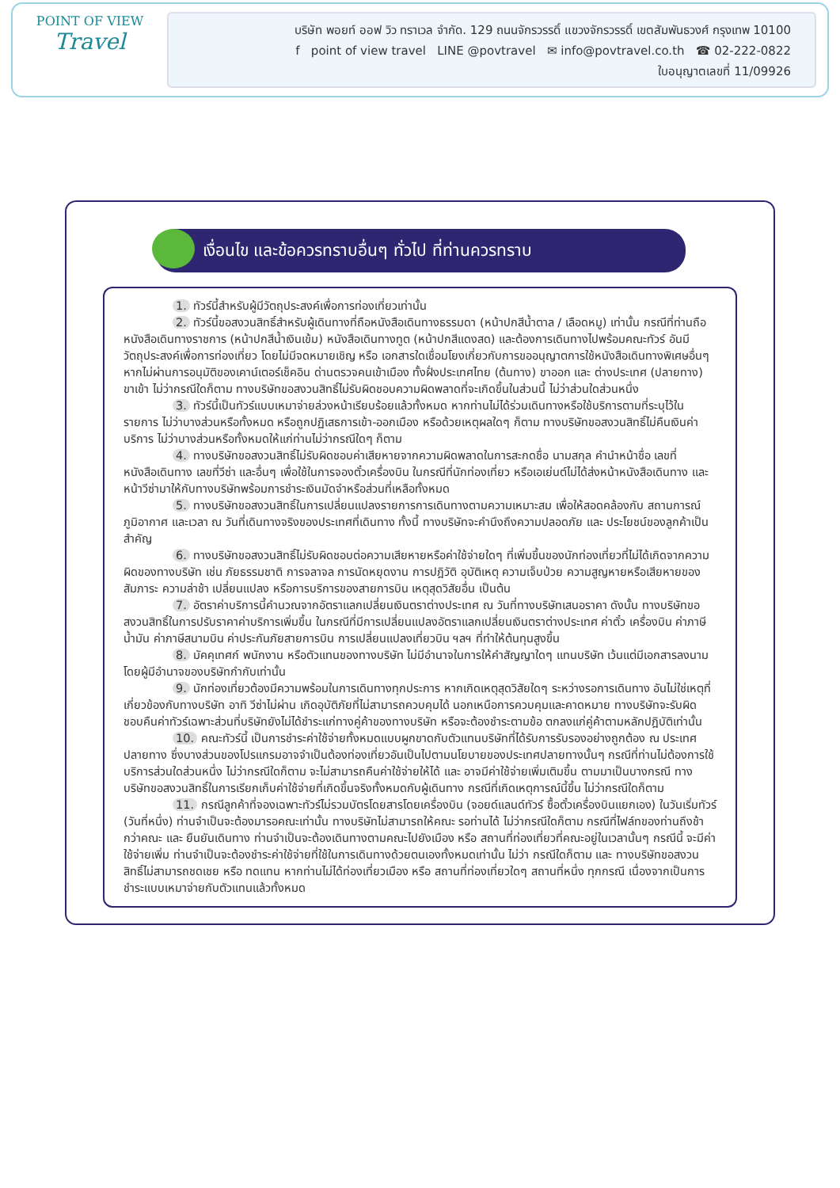POINT OF VIEW
Travel
บริษัท พอยท์ ออฟ วิว ทราเวล จำกัด. 129 ถนนจักรวรรดิ์ แขวงจักรวรรดิ์ เขตสัมพันธวงศ์ กรุงเทพ 10100
f point of view travel LINE @povtravel ✉ info@povtravel.co.th ☎ 02-222-0822
ใบอนุญาตเลขที่ 11/09926
เงื่อนไข และข้อควรทราบอื่นๆ ทั่วไป ที่ท่านควรทราบ
1. ทัวร์นี้สำหรับผู้มีวัตถุประสงค์เพื่อการท่องเที่ยวเท่านั้น
2. ทัวร์นี้ขอสงวนสิทธิ์สำหรับผู้เดินทางที่ถือหนังสือเดินทางธรรมดา (หน้าปกสีน้ำตาล / เลือดหมู) เท่านั้น กรณีที่ท่านถือหนังสือเดินทางราชการ (หน้าปกสีน้ำเงินเข้ม) หนังสือเดินทางทูต (หน้าปกสีแดงสด) และต้องการเดินทางไปพร้อมคณะทัวร์ อันมีวัตถุประสงค์เพื่อการท่องเที่ยว โดยไม่มีจดหมายเชิญ หรือ เอกสารใดเชื่อมโยงเกี่ยวกับการขออนุญาตการใช้หนังสือเดินทางพิเศษอื่นๆ หากไม่ผ่านการอนุมัติของเคาน์เตอร์เช็คอิน ด่านตรวจคนเข้าเมือง ทั้งฝั่งประเทศไทย (ต้นทาง) ขาออก และ ต่างประเทศ (ปลายทาง) ขาเข้า ไม่ว่ากรณีใดก็ตาม ทางบริษัทขอสงวนสิทธิ์ไม่รับผิดชอบความผิดพลาดที่จะเกิดขึ้นในส่วนนี้ ไม่ว่าส่วนใดส่วนหนึ่ง
3. ทัวร์นี้เป็นทัวร์แบบเหมาจ่ายล่วงหน้าเรียบร้อยแล้วทั้งหมด หากท่านไม่ได้ร่วมเดินทางหรือใช้บริการตามที่ระบุไว้ในรายการ ไม่ว่าบางส่วนหรือทั้งหมด หรือถูกปฏิเสธการเข้า-ออกเมือง หรือด้วยเหตุผลใดๆ ก็ตาม ทางบริษัทขอสงวนสิทธิ์ไม่คืนเงินค่าบริการ ไม่ว่าบางส่วนหรือทั้งหมดให้แก่ท่านไม่ว่ากรณีใดๆ ก็ตาม
4. ทางบริษัทขอสงวนสิทธิ์ไม่รับผิดชอบค่าเสียหายจากความผิดพลาดในการสะกดชื่อ นามสกุล คำนำหน้าชื่อ เลขที่หนังสือเดินทาง เลขที่วีซ่า และอื่นๆ เพื่อใช้ในการจองตั๋วเครื่องบิน ในกรณีที่นักท่องเที่ยว หรือเอเย่นต์ไม่ได้ส่งหน้าหนังสือเดินทาง และ หน้าวีซ่ามาให้กับทางบริษัทพร้อมการชำระเงินมัดจำหรือส่วนที่เหลือทั้งหมด
5. ทางบริษัทขอสงวนสิทธิ์ในการเปลี่ยนแปลงรายการการเดินทางตามความเหมาะสม เพื่อให้สอดคล้องกับ สถานการณ์ ภูมิอากาศ และเวลา ณ วันที่เดินทางจริงของประเทศที่เดินทาง ทั้งนี้ ทางบริษัทจะคำนึงถึงความปลอดภัย และ ประโยชน์ของลูกค้าเป็นสำคัญ
6. ทางบริษัทขอสงวนสิทธิ์ไม่รับผิดชอบต่อความเสียหายหรือค่าใช้จ่ายใดๆ ที่เพิ่มขึ้นของนักท่องเที่ยวที่ไม่ได้เกิดจากความผิดของทางบริษัท เช่น ภัยธรรมชาติ การจลาจล การนัดหยุดงาน การปฎิวัติ อุบัติเหตุ ความเจ็บป่วย ความสูญหายหรือเสียหายของสัมภาระ ความล่าช้า เปลี่ยนแปลง หรือการบริการของสายการบิน เหตุสุดวิสัยอื่น เป็นต้น
7. อัตราค่าบริการนี้คำนวณจากอัตราแลกเปลี่ยนเงินตราต่างประเทศ ณ วันที่ทางบริษัทเสนอราคา ดังนั้น ทางบริษัทขอสงวนสิทธิ์ในการปรับราคาค่าบริการเพิ่มขึ้น ในกรณีที่มีการเปลี่ยนแปลงอัตราแลกเปลี่ยนเงินตราต่างประเทศ ค่าตั๋ว เครื่องบิน ค่าภาษีน้ำมัน ค่าภาษีสนามบิน ค่าประกันภัยสายการบิน การเปลี่ยนแปลงเที่ยวบิน ฯลฯ ที่ทำให้ต้นทุนสูงขึ้น
8. มัคคุเทศก์ พนักงาน หรือตัวแทนของทางบริษัท ไม่มีอำนาจในการให้คำสัญญาใดๆ แทนบริษัท เว้นแต่มีเอกสารลงนามโดยผู้มีอำนาจของบริษัทกำกับเท่านั้น
9. นักท่องเที่ยวต้องมีความพร้อมในการเดินทางทุกประการ หากเกิดเหตุสุดวิสัยใดๆ ระหว่างรอการเดินทาง อันไม่ใช่เหตุที่เกี่ยวข้องกับทางบริษัท อาทิ วีซ่าไม่ผ่าน เกิดอุบัติภัยที่ไม่สามารถควบคุมได้ นอกเหนือการควบคุมและคาดหมาย ทางบริษัทจะรับผิดชอบคืนค่าทัวร์เฉพาะส่วนที่บริษัทยังไม่ได้ชำระแก่ทางคู่ค้าของทางบริษัท หรือจะต้องชำระตามข้อ ตกลงแก่คู่ค้าตามหลักปฎิบัติเท่านั้น
10. คณะทัวร์นี้ เป็นการชำระค่าใช้จ่ายทั้งหมดแบบผูกขาดกับตัวแทนบริษัทที่ได้รับการรับรองอย่างถูกต้อง ณ ประเทศปลายทาง ซึ่งบางส่วนของโปรแกรมอาจจำเป็นต้องท่องเที่ยวอันเป็นไปตามนโยบายของประเทศปลายทางนั้นๆ กรณีที่ท่านไม่ต้องการใช้บริการส่วนใดส่วนหนึ่ง ไม่ว่ากรณีใดก็ตาม จะไม่สามารถคืนค่าใช้จ่ายให้ได้ และ อาจมีค่าใช้จ่ายเพิ่มเติมขึ้น ตามมาเป็นบางกรณี ทางบริษัทขอสงวนสิทธิ์ในการเรียกเก็บค่าใช้จ่ายที่เกิดขึ้นจริงทั้งหมดกับผู้เดินทาง กรณีที่เกิดเหตุการณ์นี้ขึ้น ไม่ว่ากรณีใดก็ตาม
11. กรณีลูกค้าที่จองเฉพาะทัวร์ไม่รวมบัตรโดยสารโดยเครื่องบิน (จอยด์แลนด์ทัวร์ ซื้อตั๋วเครื่องบินแยกเอง) ในวันเริ่มทัวร์ (วันที่หนึ่ง) ท่านจำเป็นจะต้องมารอคณะเท่านั้น ทางบริษัทไม่สามารถให้คณะ รอท่านได้ ไม่ว่ากรณีใดก็ตาม กรณีที่ไฟล์ทของท่านถึงช้ากว่าคณะ และ ยืนยันเดินทาง ท่านจำเป็นจะต้องเดินทางตามคณะไปยังเมือง หรือ สถานที่ท่องเที่ยวที่คณะอยู่ในเวลานั้นๆ กรณีนี้ จะมีค่าใช้จ่ายเพิ่ม ท่านจำเป็นจะต้องชำระค่าใช้จ่ายที่ใช้ในการเดินทางด้วยตนเองทั้งหมดเท่านั้น ไม่ว่า กรณีใดก็ตาม และ ทางบริษัทขอสงวนสิทธิ์ไม่สามารถชดเชย หรือ ทดแทน หากท่านไม่ได้ท่องเที่ยวเมือง หรือ สถานที่ท่องเที่ยวใดๆ สถานที่หนึ่ง ทุกกรณี เนื่องจากเป็นการชำระแบบเหมาจ่ายกับตัวแทนแล้วทั้งหมด